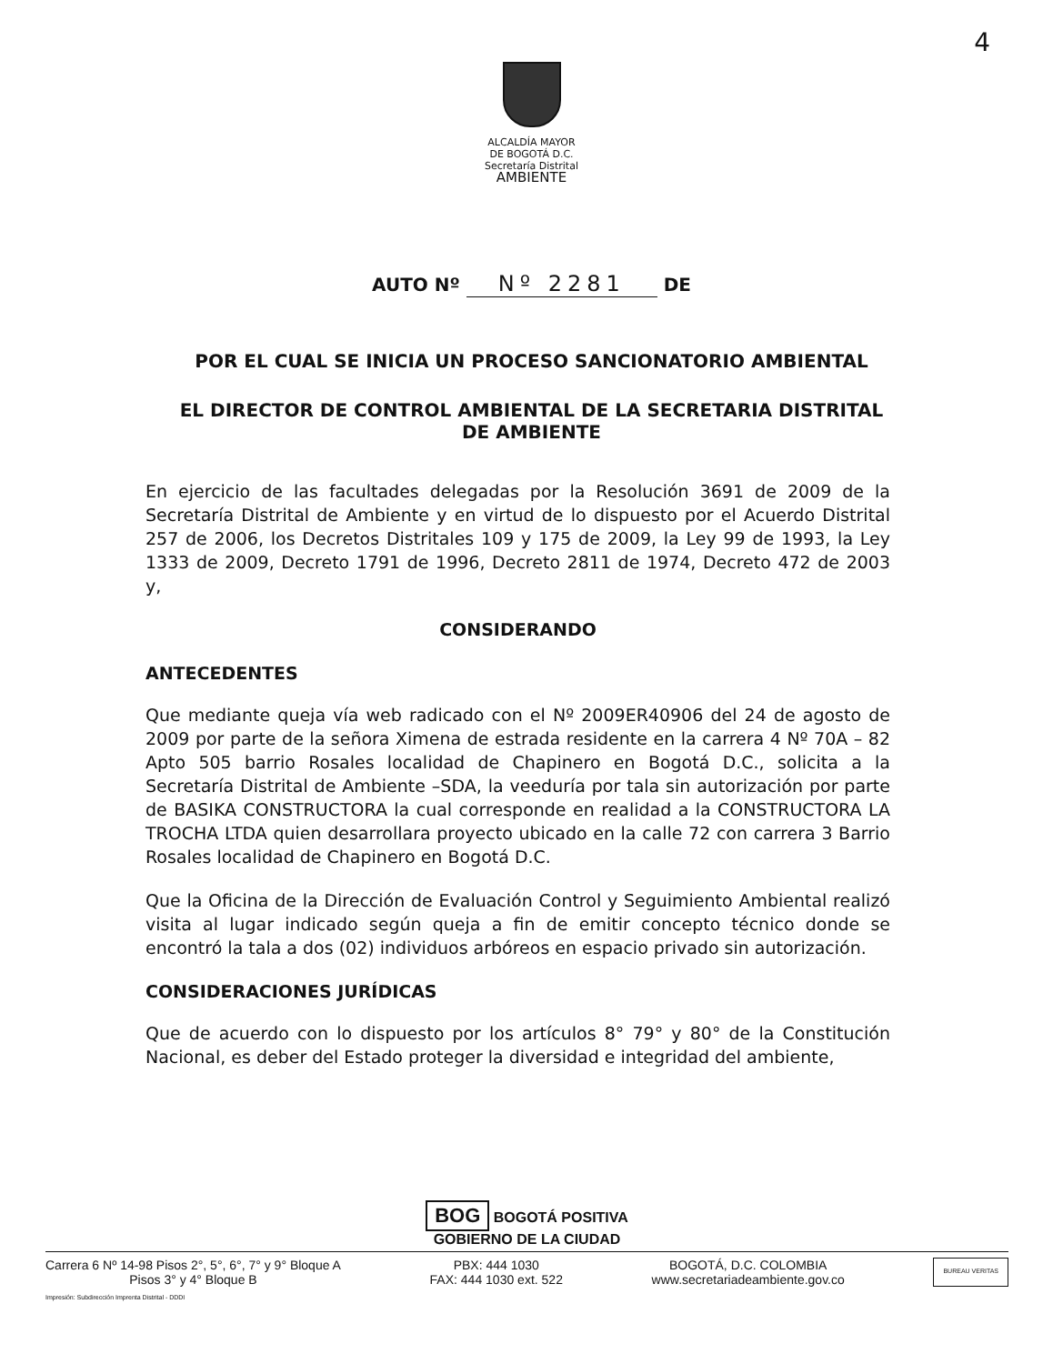4
ALCALDÍA MAYOR
DE BOGOTÁ D.C.
Secretaría Distrital
AMBIENTE
AUTO Nº Nº 2281 DE
POR EL CUAL SE INICIA UN PROCESO SANCIONATORIO AMBIENTAL
EL DIRECTOR DE CONTROL AMBIENTAL DE LA SECRETARIA DISTRITAL
DE AMBIENTE
En ejercicio de las facultades delegadas por la Resolución 3691 de 2009 de la Secretaría Distrital de Ambiente y en virtud de lo dispuesto por el Acuerdo Distrital 257 de 2006, los Decretos Distritales 109 y 175 de 2009, la Ley 99 de 1993, la Ley 1333 de 2009, Decreto 1791 de 1996, Decreto 2811 de 1974, Decreto 472 de 2003 y,
CONSIDERANDO
ANTECEDENTES
Que mediante queja vía web radicado con el Nº 2009ER40906 del 24 de agosto de 2009 por parte de la señora Ximena de estrada residente en la carrera 4 Nº 70A – 82 Apto 505 barrio Rosales localidad de Chapinero en Bogotá D.C., solicita a la Secretaría Distrital de Ambiente –SDA, la veeduría por tala sin autorización por parte de BASIKA CONSTRUCTORA la cual corresponde en realidad a la CONSTRUCTORA LA TROCHA LTDA quien desarrollara proyecto ubicado en la calle 72 con carrera 3 Barrio Rosales localidad de Chapinero en Bogotá D.C.
Que la Oficina de la Dirección de Evaluación Control y Seguimiento Ambiental realizó visita al lugar indicado según queja a fin de emitir concepto técnico donde se encontró la tala a dos (02) individuos arbóreos en espacio privado sin autorización.
CONSIDERACIONES JURÍDICAS
Que de acuerdo con lo dispuesto por los artículos 8° 79° y 80° de la Constitución Nacional, es deber del Estado proteger la diversidad e integridad del ambiente,
BOG BOGOTÁ POSITIVA
GOBIERNO DE LA CIUDAD
Carrera 6 Nº 14-98 Pisos 2°, 5°, 6°, 7° y 9° Bloque A
Pisos 3° y 4° Bloque B
PBX: 444 1030
FAX: 444 1030 ext. 522
BOGOTÁ, D.C. COLOMBIA
www.secretariadeambiente.gov.co
BUREAU VERITAS
Impresión: Subdirección Imprenta Distrital - DDDI